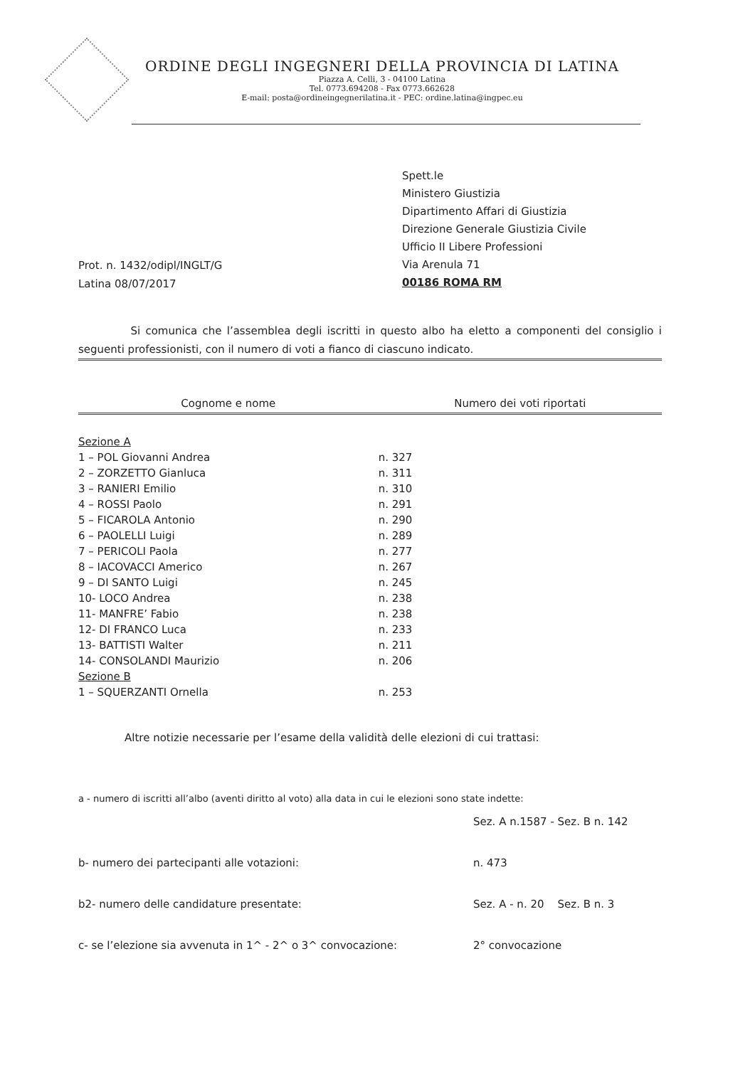ORDINE DEGLI INGEGNERI DELLA PROVINCIA DI LATINA
Piazza A. Celli, 3 - 04100 Latina
Tel. 0773.694208 - Fax 0773.662628
E-mail: posta@ordineingegnerilatina.it - PEC: ordine.latina@ingpec.eu
Spett.le
Ministero Giustizia
Dipartimento Affari di Giustizia
Direzione Generale Giustizia Civile
Ufficio II Libere Professioni
Via Arenula 71
00186 ROMA RM
Prot. n. 1432/odipl/INGLT/G
Latina 08/07/2017
Si comunica che l’assemblea degli iscritti in questo albo ha eletto a componenti del consiglio i seguenti professionisti, con il numero di voti a fianco di ciascuno indicato.
| Cognome e nome | Numero dei voti riportati |
| --- | --- |
| Sezione A | |
| 1 – POL Giovanni Andrea | n. 327 |
| 2 – ZORZETTO Gianluca | n. 311 |
| 3 – RANIERI Emilio | n. 310 |
| 4 – ROSSI Paolo | n. 291 |
| 5 – FICAROLA Antonio | n. 290 |
| 6 – PAOLELLI Luigi | n. 289 |
| 7 – PERICOLI Paola | n. 277 |
| 8 – IACOVACCI Americo | n. 267 |
| 9 – DI SANTO Luigi | n. 245 |
| 10- LOCO Andrea | n. 238 |
| 11- MANFRE’ Fabio | n. 238 |
| 12- DI FRANCO Luca | n. 233 |
| 13- BATTISTI Walter | n. 211 |
| 14- CONSOLANDI Maurizio | n. 206 |
| Sezione B | |
| 1 – SQUERZANTI Ornella | n. 253 |
Altre notizie necessarie per l’esame della validità delle elezioni di cui trattasi:
a - numero di iscritti all’albo (aventi diritto al voto) alla data in cui le elezioni sono state indette:
Sez. A n.1587 - Sez. B n. 142
b- numero dei partecipanti alle votazioni: n. 473
b2- numero delle candidature presentate: Sez. A - n. 20 Sez. B n. 3
c- se l’elezione sia avvenuta in 1^ - 2^ o 3^ convocazione: 2° convocazione